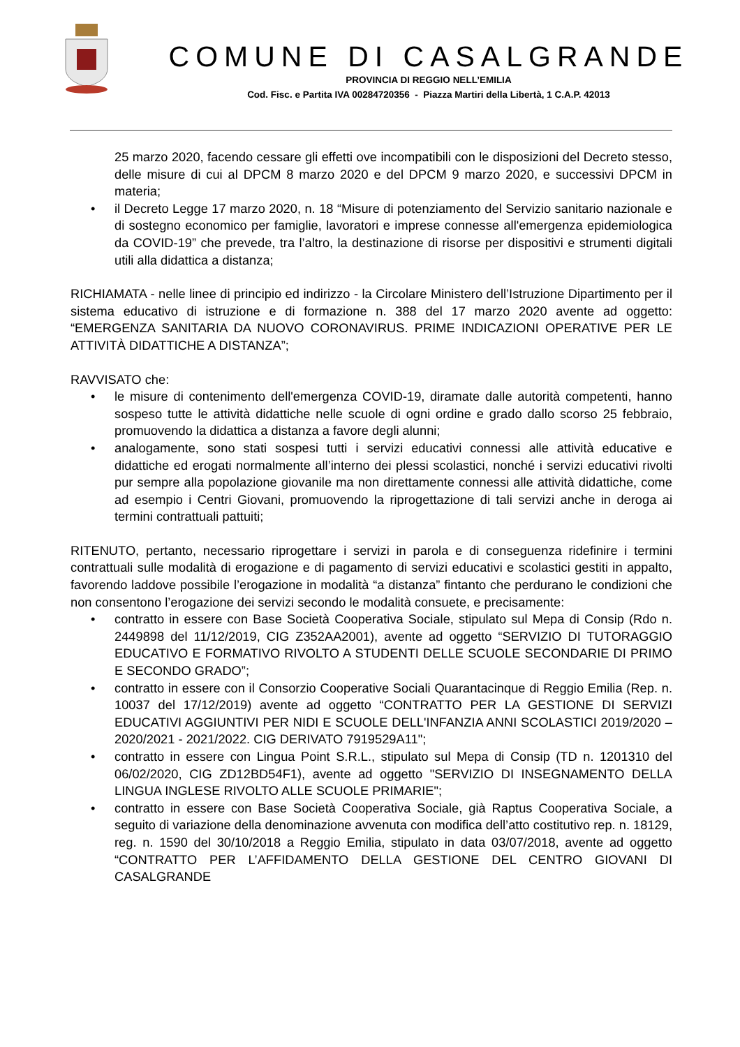COMUNE DI CASALGRANDE
PROVINCIA DI REGGIO NELL’EMILIA
Cod. Fisc. e Partita IVA 00284720356 - Piazza Martiri della Libertà, 1 C.A.P. 42013
25 marzo 2020, facendo cessare gli effetti ove incompatibili con le disposizioni del Decreto stesso, delle misure di cui al DPCM 8 marzo 2020 e del DPCM 9 marzo 2020, e successivi DPCM in materia;
• il Decreto Legge 17 marzo 2020, n. 18 “Misure di potenziamento del Servizio sanitario nazionale e di sostegno economico per famiglie, lavoratori e imprese connesse all'emergenza epidemiologica da COVID-19” che prevede, tra l’altro, la destinazione di risorse per dispositivi e strumenti digitali utili alla didattica a distanza;
RICHIAMATA - nelle linee di principio ed indirizzo - la Circolare Ministero dell’Istruzione Dipartimento per il sistema educativo di istruzione e di formazione n. 388 del 17 marzo 2020 avente ad oggetto: “EMERGENZA SANITARIA DA NUOVO CORONAVIRUS. PRIME INDICAZIONI OPERATIVE PER LE ATTIVITÀ DIDATTICHE A DISTANZA”;
RAVVISATO che:
• le misure di contenimento dell'emergenza COVID-19, diramate dalle autorità competenti, hanno sospeso tutte le attività didattiche nelle scuole di ogni ordine e grado dallo scorso 25 febbraio, promuovendo la didattica a distanza a favore degli alunni;
• analogamente, sono stati sospesi tutti i servizi educativi connessi alle attività educative e didattiche ed erogati normalmente all’interno dei plessi scolastici, nonché i servizi educativi rivolti pur sempre alla popolazione giovanile ma non direttamente connessi alle attività didattiche, come ad esempio i Centri Giovani, promuovendo la riprogettazione di tali servizi anche in deroga ai termini contrattuali pattuiti;
RITENUTO, pertanto, necessario riprogettare i servizi in parola e di conseguenza ridefinire i termini contrattuali sulle modalità di erogazione e di pagamento di servizi educativi e scolastici gestiti in appalto, favorendo laddove possibile l’erogazione in modalità “a distanza” fintanto che perdurano le condizioni che non consentono l’erogazione dei servizi secondo le modalità consuete, e precisamente:
• contratto in essere con Base Società Cooperativa Sociale, stipulato sul Mepa di Consip (Rdo n. 2449898 del 11/12/2019, CIG Z352AA2001), avente ad oggetto “SERVIZIO DI TUTORAGGIO EDUCATIVO E FORMATIVO RIVOLTO A STUDENTI DELLE SCUOLE SECONDARIE DI PRIMO E SECONDO GRADO”;
• contratto in essere con il Consorzio Cooperative Sociali Quarantacinque di Reggio Emilia (Rep. n. 10037 del 17/12/2019) avente ad oggetto “CONTRATTO PER LA GESTIONE DI SERVIZI EDUCATIVI AGGIUNTIVI PER NIDI E SCUOLE DELL'INFANZIA ANNI SCOLASTICI 2019/2020 – 2020/2021 - 2021/2022. CIG DERIVATO 7919529A11";
• contratto in essere con Lingua Point S.R.L., stipulato sul Mepa di Consip (TD n. 1201310 del 06/02/2020, CIG ZD12BD54F1), avente ad oggetto "SERVIZIO DI INSEGNAMENTO DELLA LINGUA INGLESE RIVOLTO ALLE SCUOLE PRIMARIE";
• contratto in essere con Base Società Cooperativa Sociale, già Raptus Cooperativa Sociale, a seguito di variazione della denominazione avvenuta con modifica dell’atto costitutivo rep. n. 18129, reg. n. 1590 del 30/10/2018 a Reggio Emilia, stipulato in data 03/07/2018, avente ad oggetto “CONTRATTO PER L’AFFIDAMENTO DELLA GESTIONE DEL CENTRO GIOVANI DI CASALGRANDE